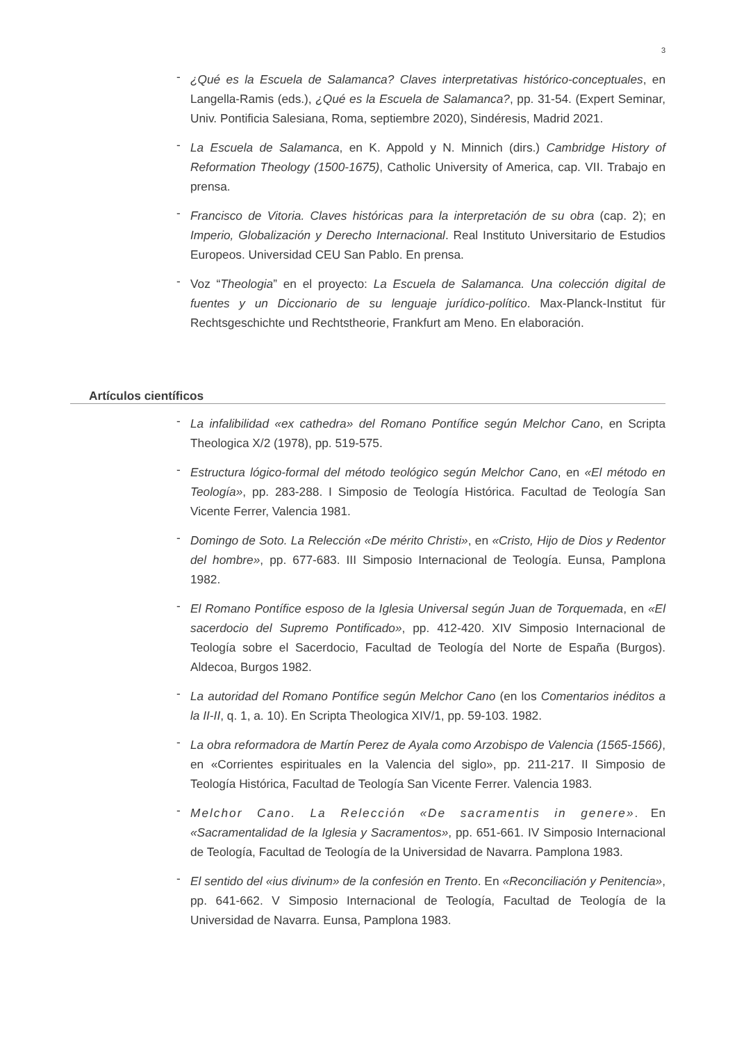3
- ¿Qué es la Escuela de Salamanca? Claves interpretativas histórico-conceptuales, en Langella-Ramis (eds.), ¿Qué es la Escuela de Salamanca?, pp. 31-54. (Expert Seminar, Univ. Pontificia Salesiana, Roma, septiembre 2020), Sindéresis, Madrid 2021.
- La Escuela de Salamanca, en K. Appold y N. Minnich (dirs.) Cambridge History of Reformation Theology (1500-1675), Catholic University of America, cap. VII. Trabajo en prensa.
- Francisco de Vitoria. Claves históricas para la interpretación de su obra (cap. 2); en Imperio, Globalización y Derecho Internacional. Real Instituto Universitario de Estudios Europeos. Universidad CEU San Pablo. En prensa.
- Voz “Theologia” en el proyecto: La Escuela de Salamanca. Una colección digital de fuentes y un Diccionario de su lenguaje jurídico-político. Max-Planck-Institut für Rechtsgeschichte und Rechtstheorie, Frankfurt am Meno. En elaboración.
Artículos científicos
- La infalibilidad «ex cathedra» del Romano Pontífice según Melchor Cano, en Scripta Theologica X/2 (1978), pp. 519-575.
- Estructura lógico-formal del método teológico según Melchor Cano, en «El método en Teología», pp. 283-288. I Simposio de Teología Histórica. Facultad de Teología San Vicente Ferrer, Valencia 1981.
- Domingo de Soto. La Relección «De mérito Christi», en «Cristo, Hijo de Dios y Redentor del hombre», pp. 677-683. III Simposio Internacional de Teología. Eunsa, Pamplona 1982.
- El Romano Pontífice esposo de la Iglesia Universal según Juan de Torquemada, en «El sacerdocio del Supremo Pontificado», pp. 412-420. XIV Simposio Internacional de Teología sobre el Sacerdocio, Facultad de Teología del Norte de España (Burgos). Aldecoa, Burgos 1982.
- La autoridad del Romano Pontífice según Melchor Cano (en los Comentarios inéditos a la II-II, q. 1, a. 10). En Scripta Theologica XIV/1, pp. 59-103. 1982.
- La obra reformadora de Martín Perez de Ayala como Arzobispo de Valencia (1565-1566), en «Corrientes espirituales en la Valencia del siglo», pp. 211-217. II Simposio de Teología Histórica, Facultad de Teología San Vicente Ferrer. Valencia 1983.
- Melchor Cano. La Relección «De sacramentis in genere». En «Sacramentalidad de la Iglesia y Sacramentos», pp. 651-661. IV Simposio Internacional de Teología, Facultad de Teología de la Universidad de Navarra. Pamplona 1983.
- El sentido del «ius divinum» de la confesión en Trento. En «Reconciliación y Penitencia», pp. 641-662. V Simposio Internacional de Teología, Facultad de Teología de la Universidad de Navarra. Eunsa, Pamplona 1983.